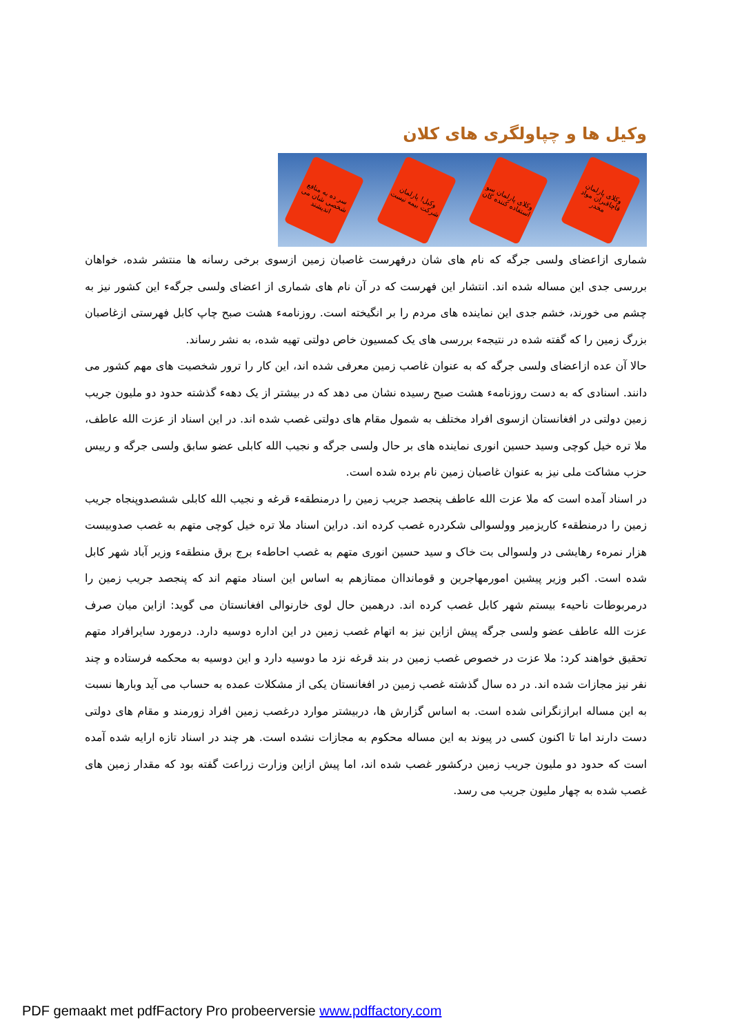وکیل ها و چپاولگری های کلان
سر ده به منافع شخصی شان می اندیشند
وکیل! پارلمان شرکت بیمه نیست
وکلای پارلمان سو استفاده کننده گان
وکلای پارلمان قاچاقبران مواد مخدر
شماری ازاعضای ولسی جرگه که نام های شان درفهرست غاصبان زمین ازسوی برخی رسانه ها منتشر شده، خواهان بررسی جدی این مساله شده اند. انتشار این فهرست که در آن نام های شماری از اعضای ولسی جرگهء این کشور نیز به چشم می خورند، خشم جدی این نماینده های مردم را بر انگیخته است. روزنامهء هشت صبح چاپ کابل فهرستی ازغاصبان بزرگ زمین را که گفته شده در نتیجهء بررسی های یک کمسیون خاص دولتی تهیه شده، به نشر رساند.
حالا آن عده ازاعضای ولسی جرگه که به عنوان غاصب زمین معرفی شده اند، این کار را ترور شخصیت های مهم کشور می دانند. اسنادی که به دست روزنامهء هشت صبح رسیده نشان می دهد که در بیشتر از یک دههء گذشته حدود دو ملیون جریب زمین دولتی در افغانستان ازسوی افراد مختلف به شمول مقام های دولتی غصب شده اند. در این اسناد از عزت الله عاطف، ملا تره خیل کوچی وسید حسین انوری نماینده های بر حال ولسی جرگه و نجیب الله کابلی عضو سابق ولسی جرگه و رییس حزب مشاکت ملی نیز به عنوان غاصبان زمین نام برده شده است.
در اسناد آمده است که ملا عزت الله عاطف پنجصد جریب زمین را درمنطقهء قرغه و نجیب الله کابلی ششصدوپنجاه جریب زمین را درمنطقهء کاریزمیر وولسوالی شکردره غصب کرده اند. دراین اسناد ملا تره خیل کوچی متهم به غصب صدوبیست هزار نمرهء رهایشی در ولسوالی بت خاک و سید حسین انوری متهم به غصب احاطهء برج برق منطقهء وزیر آباد شهر کابل شده است. اکبر وزیر پیشین امورمهاجرین و قومانداان ممتازهم به اساس این اسناد متهم اند که پنجصد جریب زمین را درمربوطات ناحیهء بیستم شهر کابل غصب کرده اند. درهمین حال لوی خارنوالی افغانستان می گوید: ازاین میان صرف عزت الله عاطف عضو ولسی جرگه پیش ازاین نیز به اتهام غصب زمین در این اداره دوسیه دارد. درمورد سایرافراد متهم تحقیق خواهند کرد: ملا عزت در خصوص غصب زمین در بند قرغه نزد ما دوسیه دارد و این دوسیه به محکمه فرستاده و چند نفر نیز مجازات شده اند. در ده سال گذشته غصب زمین در افغانستان یکی از مشکلات عمده به حساب می آید وبارها نسبت به این مساله ابرازنگرانی شده است. به اساس گزارش ها، دربیشتر موارد درغصب زمین افراد زورمند و مقام های دولتی دست دارند اما تا اکنون کسی در پیوند به این مساله محکوم به مجازات نشده است. هر چند در اسناد تازه ارایه شده آمده است که حدود دو ملیون جریب زمین درکشور غصب شده اند، اما پیش ازاین وزارت زراعت گفته بود که مقدار زمین های غصب شده به چهار ملیون جریب می رسد.
PDF gemaakt met pdfFactory Pro probeerversie www.pdffactory.com